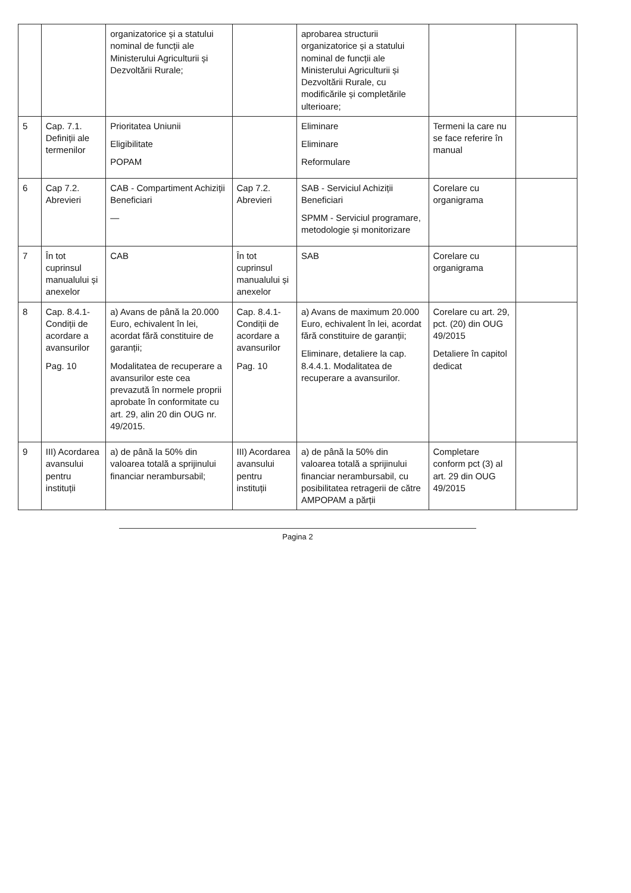| | | organizatorice și a statului nominal de funcții ale Ministerului Agriculturii și Dezvoltării Rurale; | | aprobarea structurii organizatorice și a statului nominal de funcții ale Ministerului Agriculturii și Dezvoltării Rurale, cu modificările și completările ulterioare; | | |
| 5 | Cap. 7.1. Definiții ale termenilor | Prioritatea Uniunii Eligibilitate POPAM | | Eliminare Eliminare Reformulare | Termeni la care nu se face referire în manual | |
| 6 | Cap 7.2. Abrevieri | CAB - Compartiment Achiziții Beneficiari — | Cap 7.2. Abrevieri | SAB - Serviciul Achiziții Beneficiari SPMM - Serviciul programare, metodologie și monitorizare | Corelare cu organigrama | |
| 7 | În tot cuprinsul manualului și anexelor | CAB | În tot cuprinsul manualului și anexelor | SAB | Corelare cu organigrama | |
| 8 | Cap. 8.4.1-Condiții de acordare a avansurilor Pag. 10 | a) Avans de până la 20.000 Euro, echivalent în lei, acordat fără constituire de garanții; Modalitatea de recuperare a avansurilor este cea prevazută în normele proprii aprobate în conformitate cu art. 29, alin 20 din OUG nr. 49/2015. | Cap. 8.4.1-Condiții de acordare a avansurilor Pag. 10 | a) Avans de maximum 20.000 Euro, echivalent în lei, acordat fără constituire de garanții; Eliminare, detaliere la cap. 8.4.4.1. Modalitatea de recuperare a avansurilor. | Corelare cu art. 29, pct. (20) din OUG 49/2015 Detaliere în capitol dedicat | |
| 9 | III) Acordarea avansului pentru instituții | a) de până la 50% din valoarea totală a sprijinului financiar nerambursabil; | III) Acordarea avansului pentru instituții | a) de până la 50% din valoarea totală a sprijinului financiar nerambursabil, cu posibilitatea retragerii de către AMPOPAM a părții | Completare conform pct (3) al art. 29 din OUG 49/2015 | |
Pagina 2